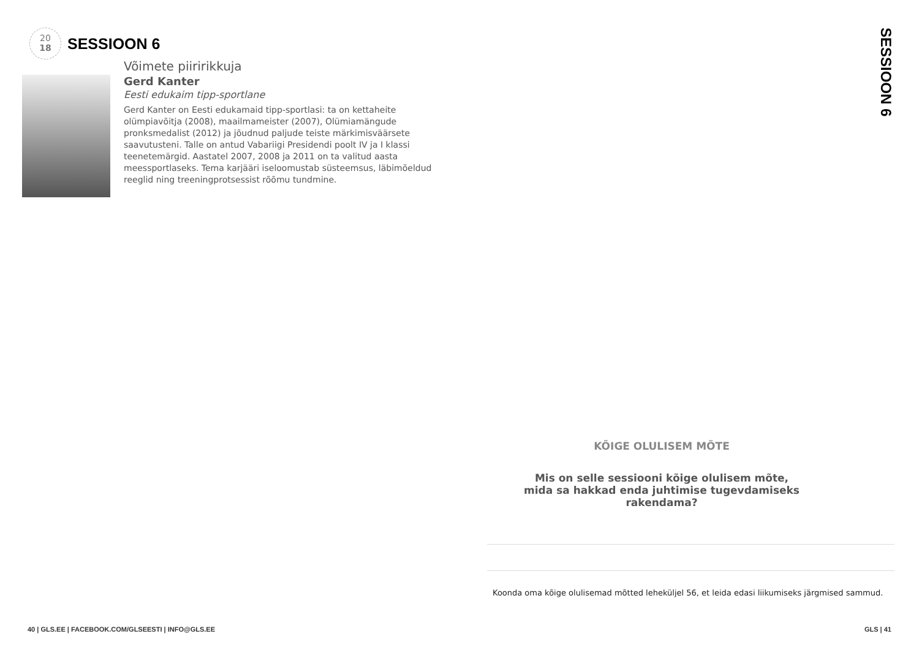20
18
SESSIOON 6
Võimete piiririkkuja
Gerd Kanter
Eesti edukaim tipp-sportlane
Gerd Kanter on Eesti edukamaid tipp-sportlasi: ta on kettaheite olümpiavõitja (2008), maailmameister (2007), Olümiamängude pronksmedalist (2012) ja jõudnud paljude teiste märkimisväärsete saavutusteni. Talle on antud Vabariigi Presidendi poolt IV ja I klassi teenetemärgid. Aastatel 2007, 2008 ja 2011 on ta valitud aasta meessportlaseks. Tema karjääri iseloomustab süsteemsus, läbimõeldud reeglid ning treeningprotsessist rõõmu tundmine.
40 | GLS.EE | FACEBOOK.COM/GLSEESTI | INFO@GLS.EE
SESSIOON 6
KÕIGE OLULISEM MÕTE
Mis on selle sessiooni kõige olulisem mõte,
mida sa hakkad enda juhtimise tugevdamiseks rakendama?
Koonda oma kõige olulisemad mõtted leheküljel 56, et leida edasi liikumiseks järgmised sammud.
GLS | 41